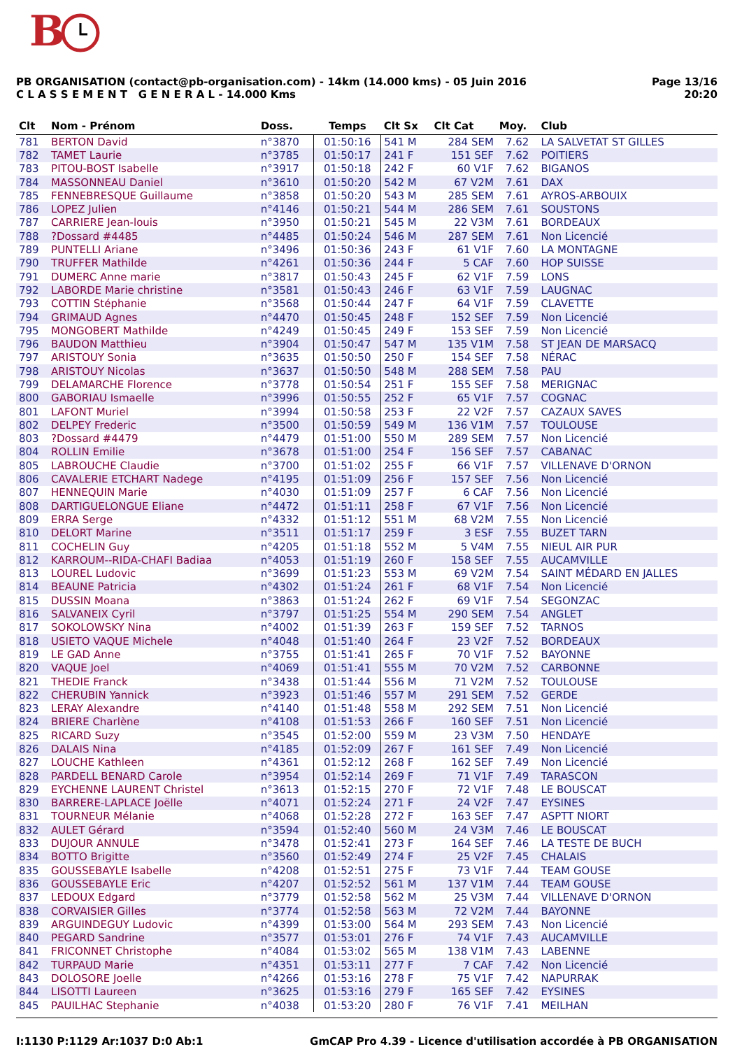B
PB ORGANISATION (contact@pb-organisation.com) - 14km (14.000 kms) - 05 Juin 2016
C L A S S E M E N T G E N E R A L - 14.000 Kms
Page 13/16
20:20
| Clt | Nom - Prénom | Doss. | Temps | Clt Sx | Clt Cat | Moy. | Club |
| --- | --- | --- | --- | --- | --- | --- | --- |
| 781 | BERTON David | n°3870 | 01:50:16 | 541 M | 284 SEM | 7.62 | LA SALVETAT ST GILLES |
| 782 | TAMET Laurie | n°3785 | 01:50:17 | 241 F | 151 SEF | 7.62 | POITIERS |
| 783 | PITOU-BOST Isabelle | n°3917 | 01:50:18 | 242 F | 60 V1F | 7.62 | BIGANOS |
| 784 | MASSONNEAU Daniel | n°3610 | 01:50:20 | 542 M | 67 V2M | 7.61 | DAX |
| 785 | FENNEBRESQUE Guillaume | n°3858 | 01:50:20 | 543 M | 285 SEM | 7.61 | AYROS-ARBOUIX |
| 786 | LOPEZ Julien | n°4146 | 01:50:21 | 544 M | 286 SEM | 7.61 | SOUSTONS |
| 787 | CARRIERE Jean-louis | n°3950 | 01:50:21 | 545 M | 22 V3M | 7.61 | BORDEAUX |
| 788 | ?Dossard #4485 | n°4485 | 01:50:24 | 546 M | 287 SEM | 7.61 | Non Licencié |
| 789 | PUNTELLI Ariane | n°3496 | 01:50:36 | 243 F | 61 V1F | 7.60 | LA MONTAGNE |
| 790 | TRUFFER Mathilde | n°4261 | 01:50:36 | 244 F | 5 CAF | 7.60 | HOP SUISSE |
| 791 | DUMERC Anne marie | n°3817 | 01:50:43 | 245 F | 62 V1F | 7.59 | LONS |
| 792 | LABORDE Marie christine | n°3581 | 01:50:43 | 246 F | 63 V1F | 7.59 | LAUGNAC |
| 793 | COTTIN Stéphanie | n°3568 | 01:50:44 | 247 F | 64 V1F | 7.59 | CLAVETTE |
| 794 | GRIMAUD Agnes | n°4470 | 01:50:45 | 248 F | 152 SEF | 7.59 | Non Licencié |
| 795 | MONGOBERT Mathilde | n°4249 | 01:50:45 | 249 F | 153 SEF | 7.59 | Non Licencié |
| 796 | BAUDON Matthieu | n°3904 | 01:50:47 | 547 M | 135 V1M | 7.58 | ST JEAN DE MARSACQ |
| 797 | ARISTOUY Sonia | n°3635 | 01:50:50 | 250 F | 154 SEF | 7.58 | NÉRAC |
| 798 | ARISTOUY Nicolas | n°3637 | 01:50:50 | 548 M | 288 SEM | 7.58 | PAU |
| 799 | DELAMARCHE Florence | n°3778 | 01:50:54 | 251 F | 155 SEF | 7.58 | MERIGNAC |
| 800 | GABORIAU Ismaelle | n°3996 | 01:50:55 | 252 F | 65 V1F | 7.57 | COGNAC |
| 801 | LAFONT Muriel | n°3994 | 01:50:58 | 253 F | 22 V2F | 7.57 | CAZAUX SAVES |
| 802 | DELPEY Frederic | n°3500 | 01:50:59 | 549 M | 136 V1M | 7.57 | TOULOUSE |
| 803 | ?Dossard #4479 | n°4479 | 01:51:00 | 550 M | 289 SEM | 7.57 | Non Licencié |
| 804 | ROLLIN Emilie | n°3678 | 01:51:00 | 254 F | 156 SEF | 7.57 | CABANAC |
| 805 | LABROUCHE Claudie | n°3700 | 01:51:02 | 255 F | 66 V1F | 7.57 | VILLENAVE D'ORNON |
| 806 | CAVALERIE ETCHART Nadege | n°4195 | 01:51:09 | 256 F | 157 SEF | 7.56 | Non Licencié |
| 807 | HENNEQUIN Marie | n°4030 | 01:51:09 | 257 F | 6 CAF | 7.56 | Non Licencié |
| 808 | DARTIGUELONGUE Eliane | n°4472 | 01:51:11 | 258 F | 67 V1F | 7.56 | Non Licencié |
| 809 | ERRA Serge | n°4332 | 01:51:12 | 551 M | 68 V2M | 7.55 | Non Licencié |
| 810 | DELORT Marine | n°3511 | 01:51:17 | 259 F | 3 ESF | 7.55 | BUZET TARN |
| 811 | COCHELIN Guy | n°4205 | 01:51:18 | 552 M | 5 V4M | 7.55 | NIEUL AIR PUR |
| 812 | KARROUM--RIDA-CHAFI Badiaa | n°4053 | 01:51:19 | 260 F | 158 SEF | 7.55 | AUCAMVILLE |
| 813 | LOUREL Ludovic | n°3699 | 01:51:23 | 553 M | 69 V2M | 7.54 | SAINT MÉDARD EN JALLES |
| 814 | BEAUNE Patricia | n°4302 | 01:51:24 | 261 F | 68 V1F | 7.54 | Non Licencié |
| 815 | DUSSIN Moana | n°3863 | 01:51:24 | 262 F | 69 V1F | 7.54 | SEGONZAC |
| 816 | SALVANEIX Cyril | n°3797 | 01:51:25 | 554 M | 290 SEM | 7.54 | ANGLET |
| 817 | SOKOLOWSKY Nina | n°4002 | 01:51:39 | 263 F | 159 SEF | 7.52 | TARNOS |
| 818 | USIETO VAQUE Michele | n°4048 | 01:51:40 | 264 F | 23 V2F | 7.52 | BORDEAUX |
| 819 | LE GAD Anne | n°3755 | 01:51:41 | 265 F | 70 V1F | 7.52 | BAYONNE |
| 820 | VAQUE Joel | n°4069 | 01:51:41 | 555 M | 70 V2M | 7.52 | CARBONNE |
| 821 | THEDIE Franck | n°3438 | 01:51:44 | 556 M | 71 V2M | 7.52 | TOULOUSE |
| 822 | CHERUBIN Yannick | n°3923 | 01:51:46 | 557 M | 291 SEM | 7.52 | GERDE |
| 823 | LERAY Alexandre | n°4140 | 01:51:48 | 558 M | 292 SEM | 7.51 | Non Licencié |
| 824 | BRIERE Charlène | n°4108 | 01:51:53 | 266 F | 160 SEF | 7.51 | Non Licencié |
| 825 | RICARD Suzy | n°3545 | 01:52:00 | 559 M | 23 V3M | 7.50 | HENDAYE |
| 826 | DALAIS Nina | n°4185 | 01:52:09 | 267 F | 161 SEF | 7.49 | Non Licencié |
| 827 | LOUCHE Kathleen | n°4361 | 01:52:12 | 268 F | 162 SEF | 7.49 | Non Licencié |
| 828 | PARDELL BENARD Carole | n°3954 | 01:52:14 | 269 F | 71 V1F | 7.49 | TARASCON |
| 829 | EYCHENNE LAURENT Christel | n°3613 | 01:52:15 | 270 F | 72 V1F | 7.48 | LE BOUSCAT |
| 830 | BARRERE-LAPLACE Joëlle | n°4071 | 01:52:24 | 271 F | 24 V2F | 7.47 | EYSINES |
| 831 | TOURNEUR Mélanie | n°4068 | 01:52:28 | 272 F | 163 SEF | 7.47 | ASPTT NIORT |
| 832 | AULET Gérard | n°3594 | 01:52:40 | 560 M | 24 V3M | 7.46 | LE BOUSCAT |
| 833 | DUJOUR ANNULE | n°3478 | 01:52:41 | 273 F | 164 SEF | 7.46 | LA TESTE DE BUCH |
| 834 | BOTTO Brigitte | n°3560 | 01:52:49 | 274 F | 25 V2F | 7.45 | CHALAIS |
| 835 | GOUSSEBAYLE Isabelle | n°4208 | 01:52:51 | 275 F | 73 V1F | 7.44 | TEAM GOUSE |
| 836 | GOUSSEBAYLE Eric | n°4207 | 01:52:52 | 561 M | 137 V1M | 7.44 | TEAM GOUSE |
| 837 | LEDOUX Edgard | n°3779 | 01:52:58 | 562 M | 25 V3M | 7.44 | VILLENAVE D'ORNON |
| 838 | CORVAISIER Gilles | n°3774 | 01:52:58 | 563 M | 72 V2M | 7.44 | BAYONNE |
| 839 | ARGUINDEGUY Ludovic | n°4399 | 01:53:00 | 564 M | 293 SEM | 7.43 | Non Licencié |
| 840 | PEGARD Sandrine | n°3577 | 01:53:01 | 276 F | 74 V1F | 7.43 | AUCAMVILLE |
| 841 | FRICONNET Christophe | n°4084 | 01:53:02 | 565 M | 138 V1M | 7.43 | LABENNE |
| 842 | TURPAUD Marie | n°4351 | 01:53:11 | 277 F | 7 CAF | 7.42 | Non Licencié |
| 843 | DOLOSORE Joelle | n°4266 | 01:53:16 | 278 F | 75 V1F | 7.42 | NAPURRAK |
| 844 | LISOTTI Laureen | n°3625 | 01:53:16 | 279 F | 165 SEF | 7.42 | EYSINES |
| 845 | PAUILHAC Stephanie | n°4038 | 01:53:20 | 280 F | 76 V1F | 7.41 | MEILHAN |
I:1130 P:1129 Ar:1037 D:0 Ab:1 GmCAP Pro 4.39 - Licence d'utilisation accordée à PB ORGANISATION